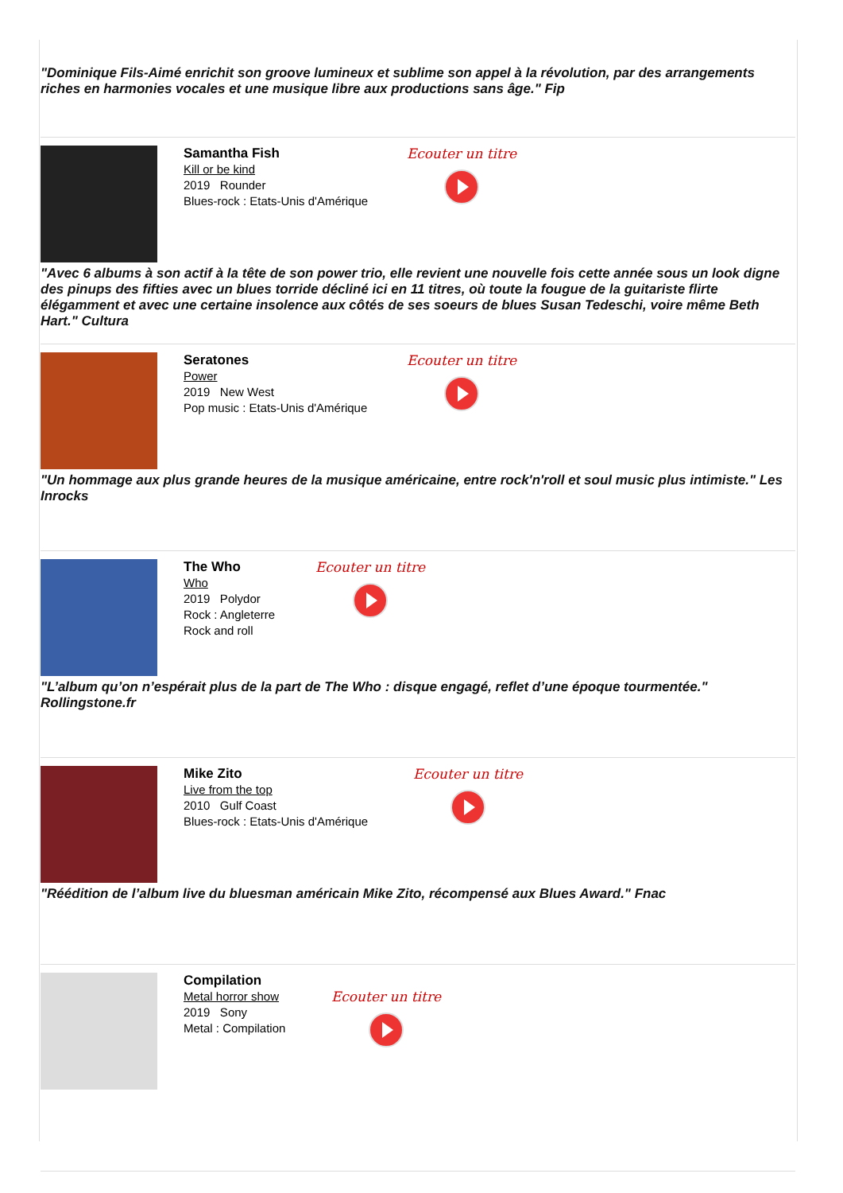"Dominique Fils-Aimé enrichit son groove lumineux et sublime son appel à la révolution, par des arrangements riches en harmonies vocales et une musique libre aux productions sans âge." Fip
Samantha Fish
Kill or be kind
2019 Rounder
Blues-rock : Etats-Unis d'Amérique
Ecouter un titre
"Avec 6 albums à son actif à la tête de son power trio, elle revient une nouvelle fois cette année sous un look digne des pinups des fifties avec un blues torride décliné ici en 11 titres, où toute la fougue de la guitariste flirte élégamment et avec une certaine insolence aux côtés de ses soeurs de blues Susan Tedeschi, voire même Beth Hart." Cultura
Seratones
Power
2019 New West
Pop music : Etats-Unis d'Amérique
Ecouter un titre
"Un hommage aux plus grande heures de la musique américaine, entre rock'n'roll et soul music plus intimiste." Les Inrocks
The Who
Who
2019 Polydor
Rock : Angleterre
Rock and roll
Ecouter un titre
"L’album qu’on n’espérait plus de la part de The Who : disque engagé, reflet d’une époque tourmentée." Rollingstone.fr
Mike Zito
Live from the top
2010 Gulf Coast
Blues-rock : Etats-Unis d'Amérique
Ecouter un titre
"Réédition de l’album live du bluesman américain Mike Zito, récompensé aux Blues Award." Fnac
Compilation
Metal horror show
2019 Sony
Metal : Compilation
Ecouter un titre